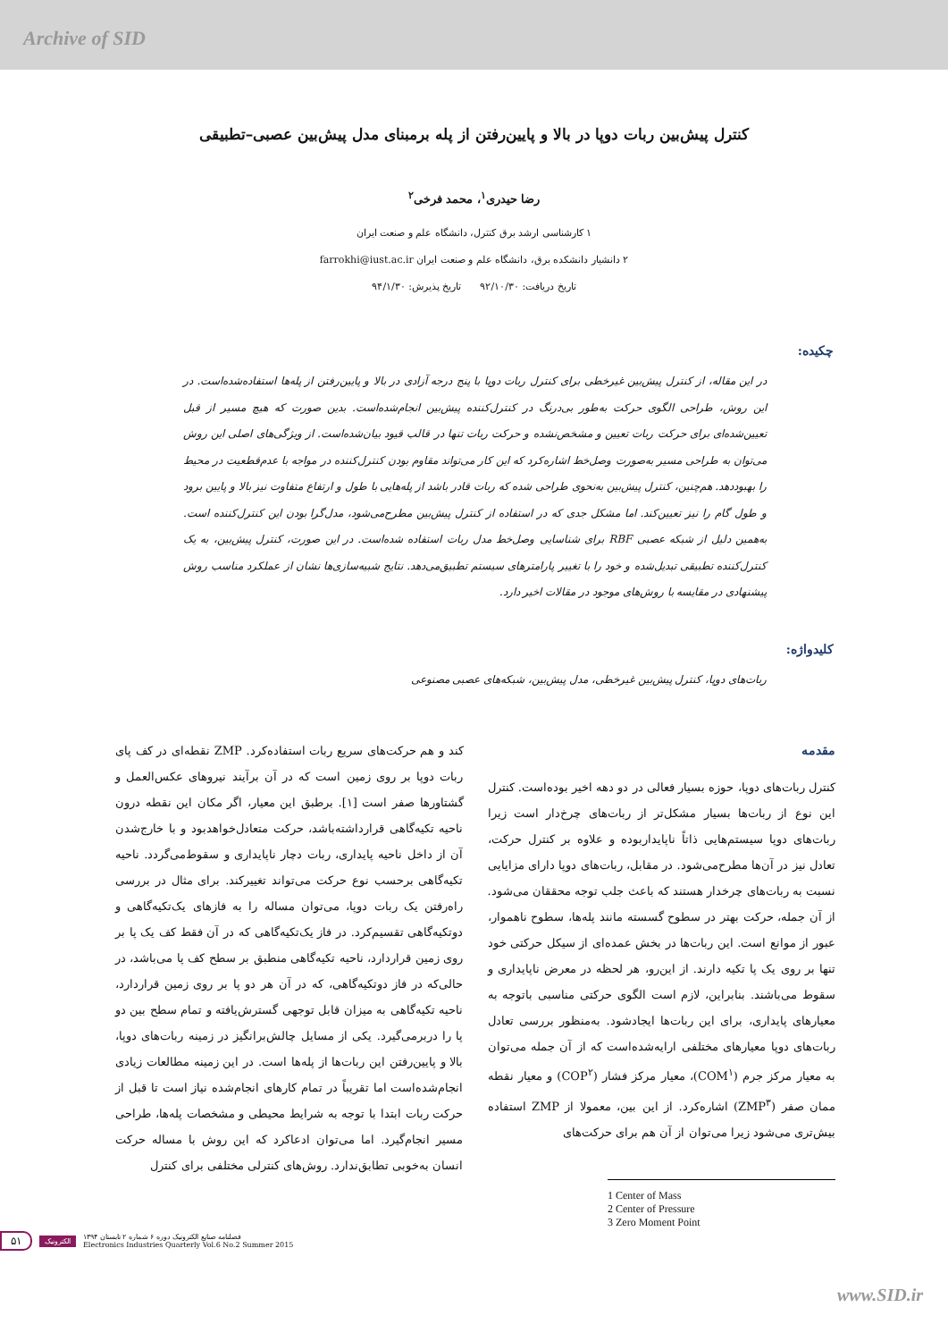Archive of SID
کنترل پیش‌بین ربات دوپا در بالا و پایین‌رفتن از پله برمبنای مدل پیش‌بین عصبی–تطبیقی
رضا حیدری<sup>۱</sup>، محمد فرخی<sup>۲</sup>
۱ کارشناسی ارشد برق کنترل، دانشگاه علم و صنعت ایران
۲ دانشیار دانشکده برق، دانشگاه علم و صنعت ایران farrokhi@iust.ac.ir
تاریخ دریافت: ۹۲/۱۰/۳۰ تاریخ پذیرش: ۹۴/۱/۳۰
چکیده:
در این مقاله، از کنترل پیش‌بین غیرخطی برای کنترل ربات دوپا با پنج درجه آزادی در بالا و پایین‌رفتن از پله‌ها استفاده‌شده‌است. در این روش، طراحی الگوی حرکت به‌طور بی‌درنگ در کنترل‌کننده پیش‌بین انجام‌شده‌است. بدین صورت که هیچ مسیر از قبل تعیین‌شده‌ای برای حرکت ربات تعیین و مشخص‌نشده و حرکت ربات تنها در قالب قیود بیان‌شده‌است. از ویژگی‌های اصلی این روش می‌توان به طراحی مسیر به‌صورت وصل‌خط اشاره‌کرد که این کار می‌تواند مقاوم بودن کنترل‌کننده در مواجه با عدم‌قطعیت در محیط را بهبوددهد. هم‌چنین، کنترل پیش‌بین به‌نحوی طراحی شده که ربات قادر باشد از پله‌هایی با طول و ارتفاع متفاوت نیز بالا و پایین برود و طول گام را نیز تعیین‌کند. اما مشکل جدی که در استفاده از کنترل پیش‌بین مطرح‌می‌شود، مدل‌گرا بودن این کنترل‌کننده است. به‌همین دلیل از شبکه عصبی RBF برای شناسایی وصل‌خط مدل ربات استفاده شده‌است. در این صورت، کنترل پیش‌بین، به یک کنترل‌کننده تطبیقی تبدیل‌شده و خود را با تغییر پارامترهای سیستم تطبیق‌می‌دهد. نتایج شبیه‌سازی‌ها نشان از عملکرد مناسب روش پیشنهادی در مقایسه با روش‌های موجود در مقالات اخیر دارد.
کلیدواژه:
ربات‌های دوپا، کنترل پیش‌بین غیرخطی، مدل پیش‌بین، شبکه‌های عصبی مصنوعی
مقدمه
کنترل ربات‌های دوپا، حوزه بسیار فعالی در دو دهه اخیر بوده‌است. کنترل این نوع از ربات‌ها بسیار مشکل‌تر از ربات‌های چرخ‌دار است زیرا ربات‌های دوپا سیستم‌هایی ذاتاً ناپایداربوده و علاوه بر کنترل حرکت، تعادل نیز در آن‌ها مطرح‌می‌شود. در مقابل، ربات‌های دوپا دارای مزایایی نسبت به ربات‌های چرخدار هستند که باعث جلب توجه محققان می‌شود. از آن جمله، حرکت بهتر در سطوح گسسته مانند پله‌ها، سطوح ناهموار، عبور از موانع است. این ربات‌ها در بخش عمده‌ای از سیکل حرکتی خود تنها بر روی یک پا تکیه دارند. از این‌رو، هر لحظه در معرض ناپایداری و سقوط می‌باشند. بنابراین، لازم است الگوی حرکتی مناسبی باتوجه به معیارهای پایداری، برای این ربات‌ها ایجادشود. به‌منظور بررسی تعادل ربات‌های دوپا معیارهای مختلفی ارایه‌شده‌است که از آن جمله می‌توان به معیار مرکز جرم (COM<sup>۱</sup>)، معیار مرکز فشار (COP<sup>۲</sup>) و معیار نقطه ممان صفر (ZMP<sup>۳</sup>) اشاره‌کرد. از این بین، معمولا از ZMP استفاده بیش‌تری می‌شود زیرا می‌توان از آن هم برای حرکت‌های
1 Center of Mass
2 Center of Pressure
3 Zero Moment Point
کند و هم حرکت‌های سریع ربات استفاده‌کرد. ZMP نقطه‌ای در کف پای ربات دوپا بر روی زمین است که در آن برآیند نیروهای عکس‌العمل و گشتاورها صفر است [۱]. برطبق این معیار، اگر مکان این نقطه درون ناحیه تکیه‌گاهی قرارداشته‌باشد، حرکت متعادل‌خواهدبود و با خارج‌شدن آن از داخل ناحیه پایداری، ربات دچار ناپایداری و سقوط‌می‌گردد. ناحیه تکیه‌گاهی برحسب نوع حرکت می‌تواند تغییرکند. برای مثال در بررسی راه‌رفتن یک ربات دوپا، می‌توان مساله را به فازهای یک‌تکیه‌گاهی و دوتکیه‌گاهی تقسیم‌کرد. در فاز یک‌تکیه‌گاهی که در آن فقط کف یک پا بر روی زمین قراردارد، ناحیه تکیه‌گاهی منطبق بر سطح کف پا می‌باشد، در حالی‌که در فاز دوتکیه‌گاهی، که در آن هر دو پا بر روی زمین قراردارد، ناحیه تکیه‌گاهی به میزان قابل توجهی گسترش‌یافته و تمام سطح بین دو پا را دربرمی‌گیرد. یکی از مسایل چالش‌برانگیز در زمینه ربات‌های دوپا، بالا و پایین‌رفتن این ربات‌ها از پله‌ها است. در این زمینه مطالعات زیادی انجام‌شده‌است اما تقریباً در تمام کارهای انجام‌شده نیاز است تا قبل از حرکت ربات ابتدا با توجه به شرایط محیطی و مشخصات پله‌ها، طراحی مسیر انجام‌گیرد. اما می‌توان ادعاکرد که این روش با مساله حرکت انسان به‌خوبی تطابق‌ندارد. روش‌های کنترلی مختلفی برای کنترل
۵۱ الکترونیک فصلنامه صنایع الکترونیک دوره ۶ شماره ۲ تابستان ۱۳۹۴
Electronics Industries Quarterly Vol.6 No.2 Summer 2015
www.SID.ir